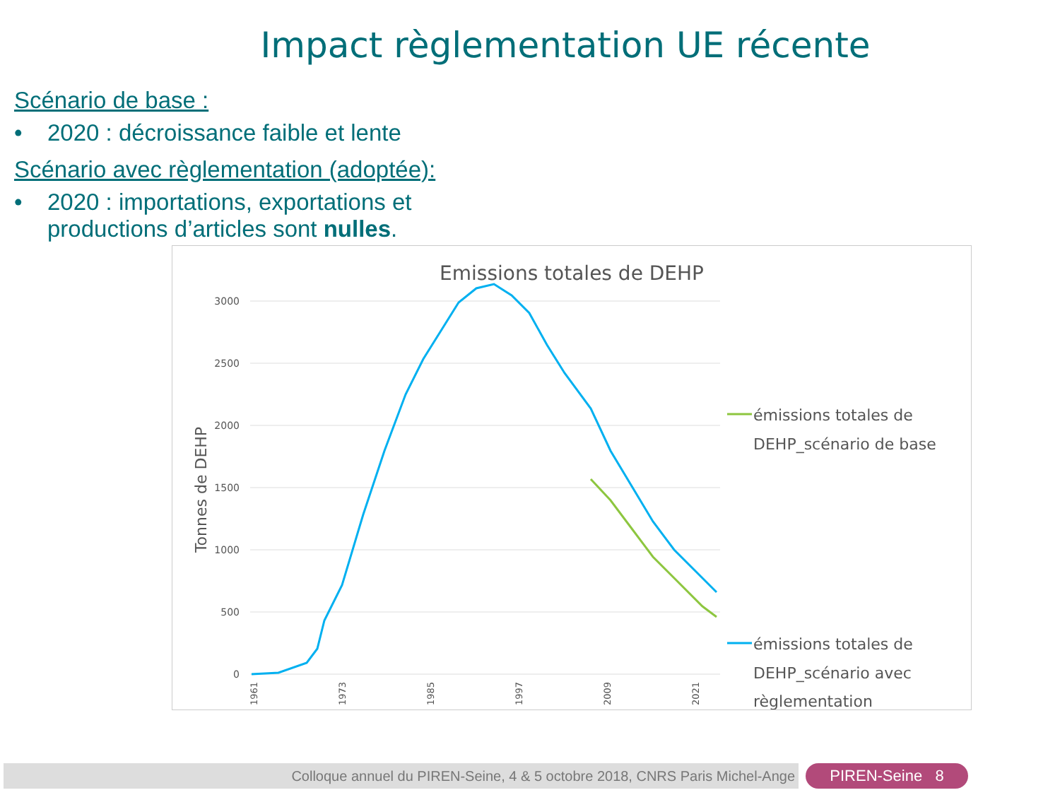Impact règlementation UE récente
Scénario de base :
• 2020 : décroissance faible et lente
Scénario avec règlementation (adoptée):
• 2020 : importations, exportations et
productions d’articles sont nulles.
Emissions totales de DEHP
3000
2500
2000
1500
1000
500
0
Tonnes de DEHP
1961
1973
1985
1997
2009
2021
émissions totales de
DEHP_scénario de base
émissions totales de
DEHP_scénario avec
règlementation
Colloque annuel du PIREN-Seine, 4 & 5 octobre 2018, CNRS Paris Michel-Ange PIREN-Seine 8